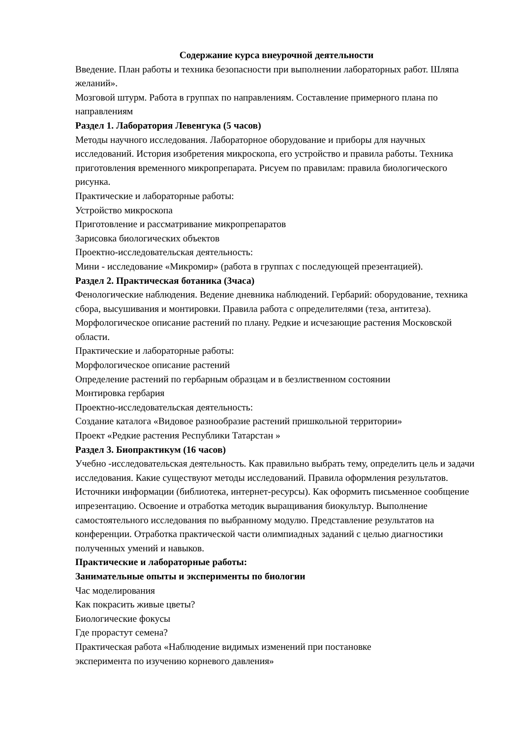Содержание курса внеурочной деятельности
Введение. План работы и техника безопасности при выполнении лабораторных работ. Шляпа желаний».
Мозговой штурм. Работа в группах по направлениям. Составление примерного плана по направлениям
Раздел 1. Лаборатория Левенгука (5 часов)
Методы научного исследования. Лабораторное оборудование и приборы для научных исследований. История изобретения микроскопа, его устройство и правила работы. Техника приготовления временного микропрепарата. Рисуем по правилам: правила биологического рисунка.
Практические и лабораторные работы:
Устройство микроскопа
Приготовление и рассматривание микропрепаратов
Зарисовка биологических объектов
Проектно-исследовательская деятельность:
Мини - исследование «Микромир» (работа в группах с последующей презентацией).
Раздел 2. Практическая ботаника (3часа)
Фенологические наблюдения. Ведение дневника наблюдений. Гербарий: оборудование, техника сбора, высушивания и монтировки. Правила работа с определителями (теза, антитеза).
Морфологическое описание растений по плану. Редкие и исчезающие растения Московской области.
Практические и лабораторные работы:
Морфологическое описание растений
Определение растений по гербарным образцам и в безлиственном состоянии
Монтировка гербария
Проектно-исследовательская деятельность:
Создание каталога «Видовое разнообразие растений пришкольной территории»
Проект «Редкие растения Республики Татарстан »
Раздел 3. Биопрактикум (16 часов)
Учебно -исследовательская деятельность. Как правильно выбрать тему, определить цель и задачи исследования. Какие существуют методы исследований. Правила оформления результатов.
Источники информации (библиотека, интернет-ресурсы). Как оформить письменное сообщение ипрезентацию. Освоение и отработка методик выращивания биокультур. Выполнение самостоятельного исследования по выбранному модулю. Представление результатов на конференции. Отработка практической части олимпиадных заданий с целью диагностики полученных умений и навыков.
Практические и лабораторные работы:
Занимательные опыты и эксперименты по биологии
Час моделирования
Как покрасить живые цветы?
Биологические фокусы
Где прорастут семена?
Практическая работа «Наблюдение видимых изменений при постановке
эксперимента по изучению корневого давления»